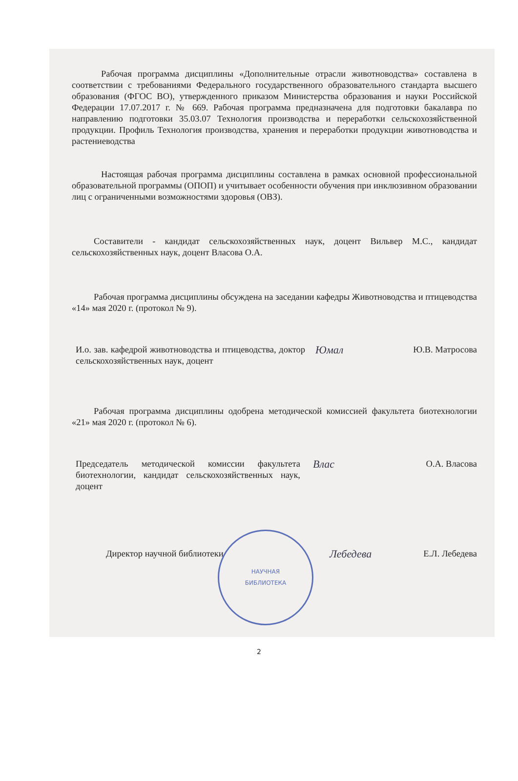Рабочая программа дисциплины «Дополнительные отрасли животноводства» составлена в соответствии с требованиями Федерального государственного образовательного стандарта высшего образования (ФГОС ВО), утвержденного приказом Министерства образования и науки Российской Федерации 17.07.2017 г. № 669. Рабочая программа предназначена для подготовки бакалавра по направлению подготовки 35.03.07 Технология производства и переработки сельскохозяйственной продукции. Профиль Технология производства, хранения и переработки продукции животноводства и растениеводства
Настоящая рабочая программа дисциплины составлена в рамках основной профессиональной образовательной программы (ОПОП) и учитывает особенности обучения при инклюзивном образовании лиц с ограниченными возможностями здоровья (ОВЗ).
Составители - кандидат сельскохозяйственных наук, доцент Вильвер М.С., кандидат сельскохозяйственных наук, доцент Власова О.А.
Рабочая программа дисциплины обсуждена на заседании кафедры Животноводства и птицеводства «14» мая 2020 г. (протокол № 9).
И.о. зав. кафедрой животноводства и птицеводства, доктор сельскохозяйственных наук, доцент
Юмал
Ю.В. Матросова
Рабочая программа дисциплины одобрена методической комиссией факультета биотехнологии «21» мая 2020 г. (протокол № 6).
Председатель методической комиссии факультета биотехнологии, кандидат сельскохозяйственных наук, доцент
Влас
О.А. Власова
Директор научной библиотеки
Лебедева
Е.Л. Лебедева
НАУЧНАЯ
БИБЛИОТЕКА
2